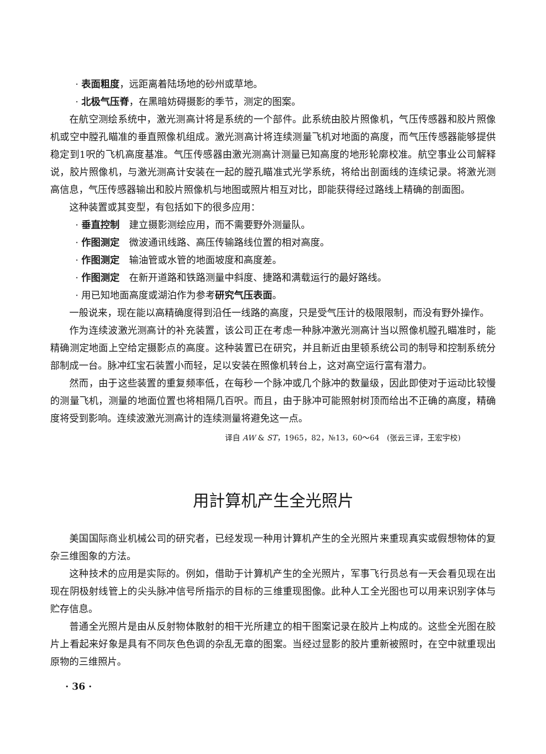· 表面粗度，远距离着陆场地的砂州或草地。
· 北极气压脊，在黑暗妨碍摄影的季节，测定的图案。
在航空测绘系统中，激光测高计将是系统的一个部件。此系统由胶片照像机，气压传感器和胶片照像机或空中膛孔瞄准的垂直照像机组成。激光测高计将连续测量飞机对地面的高度，而气压传感器能够提供稳定到1呎的飞机高度基准。气压传感器由激光测高计测量已知高度的地形轮廓校准。航空事业公司解释说，胶片照像机，与激光测高计安装在一起的膛孔瞄准式光学系统，将给出剖面线的连续记录。将激光测高信息，气压传感器输出和胶片照像机与地图或照片相互对比，即能获得经过路线上精确的剖面图。
这种装置或其变型，有包括如下的很多应用：
· 垂直控制　建立摄影测绘应用，而不需要野外测量队。
· 作图测定　微波通讯线路、高压传输路线位置的相对高度。
· 作图测定　输油管或水管的地面坡度和高度差。
· 作图测定　在新开道路和铁路测量中斜度、捷路和满载运行的最好路线。
· 用已知地面高度或湖泊作为参考研究气压表面。
一般说来，现在能以高精确度得到沿任一线路的高度，只是受气压计的极限限制，而没有野外操作。
作为连续波激光测高计的补充装置，该公司正在考虑一种脉冲激光测高计当以照像机膛孔瞄准时，能精确测定地面上空给定摄影点的高度。这种装置已在研究，并且新近由里顿系统公司的制导和控制系统分部制成一台。脉冲红宝石装置小而轻，足以安装在照像机转台上，这对高空运行富有潜力。
然而，由于这些装置的重复频率低，在每秒一个脉冲或几个脉冲的数量级，因此即使对于运动比较慢的测量飞机，测量的地面位置也将相隔几百呎。而且，由于脉冲可能照射树顶而给出不正确的高度，精确度将受到影响。连续波激光测高计的连续测量将避免这一点。
译自 AW & ST，1965，82，№13，60～64　(张云三译，王宏宇校)
用計算机产生全光照片
美国国际商业机械公司的研究者，已经发现一种用计算机产生的全光照片来重现真实或假想物体的复杂三维图象的方法。
这种技术的应用是实际的。例如，借助于计算机产生的全光照片，军事飞行员总有一天会看见现在出现在阴极射线管上的尖头脉冲信号所指示的目标的三维重现图像。此种人工全光图也可以用来识别字体与贮存信息。
普通全光照片是由从反射物体散射的相干光所建立的相干图案记录在胶片上构成的。这些全光图在胶片上看起来好象是具有不同灰色色调的杂乱无章的图案。当经过显影的胶片重新被照时，在空中就重现出原物的三维照片。
· 36 ·